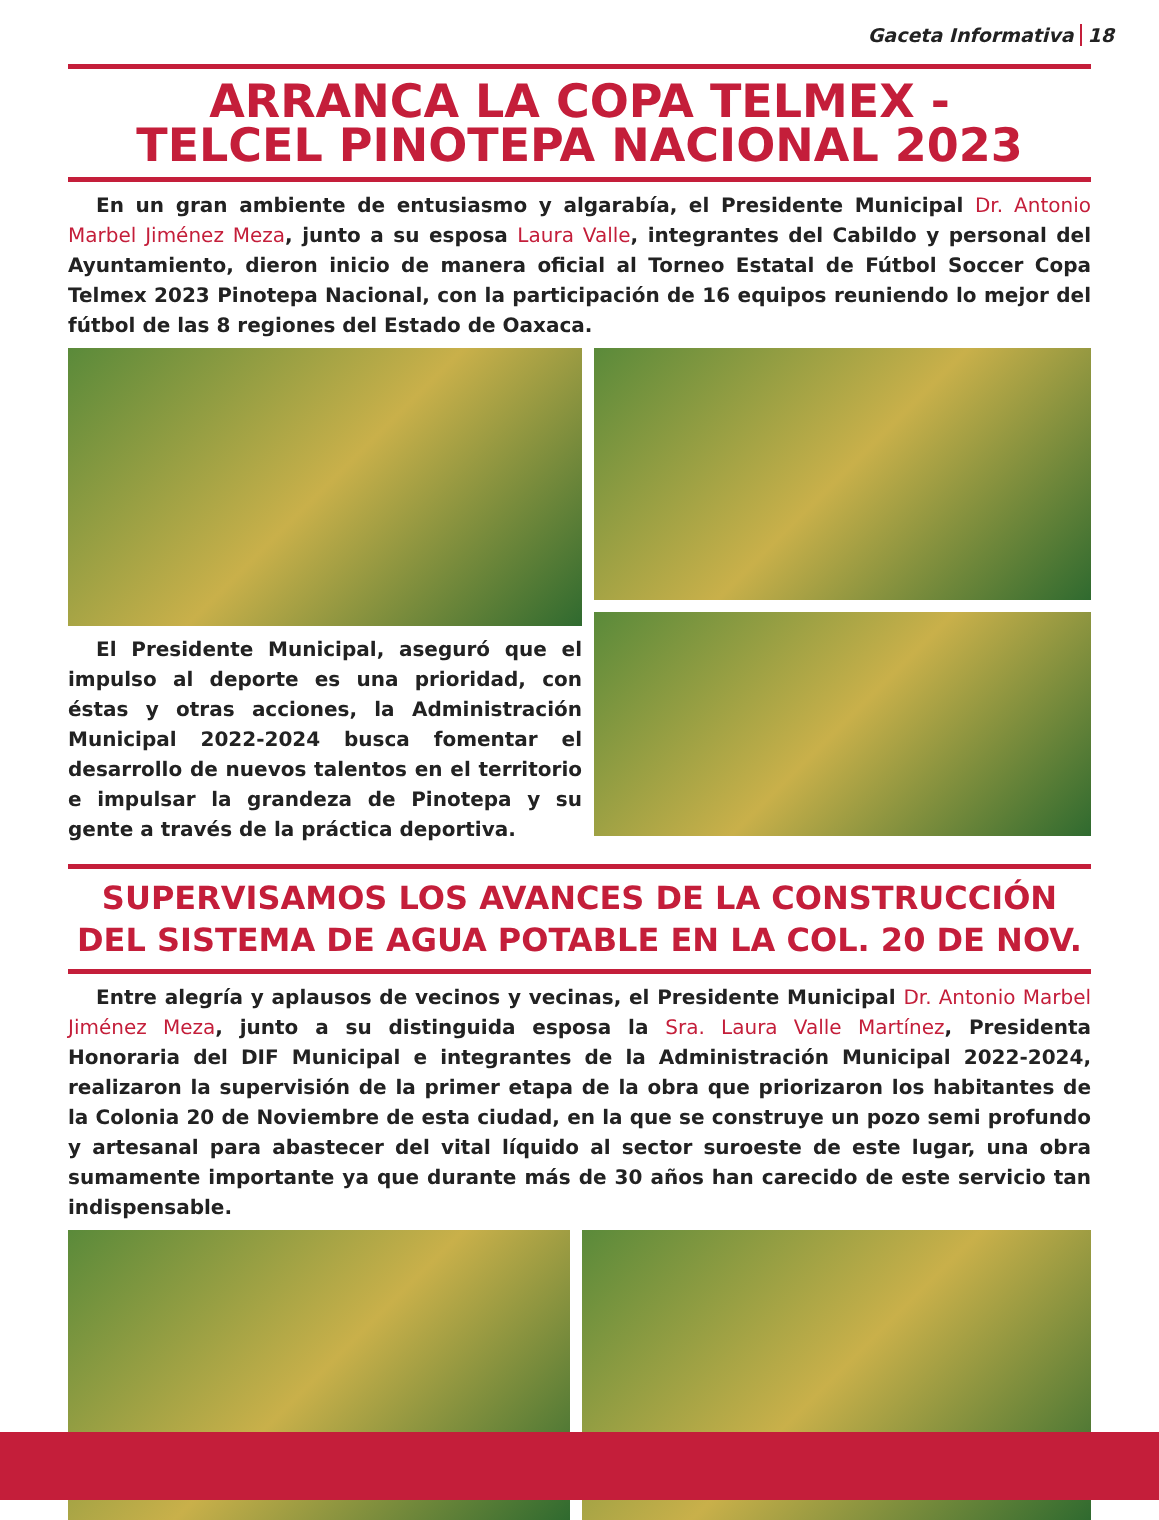Gaceta Informativa 18
ARRANCA LA COPA TELMEX -
TELCEL PINOTEPA NACIONAL 2023
En un gran ambiente de entusiasmo y algarabía, el Presidente Municipal Dr. Antonio Marbel Jiménez Meza, junto a su esposa Laura Valle, integrantes del Cabildo y personal del Ayuntamiento, dieron inicio de manera oficial al Torneo Estatal de Fútbol Soccer Copa Telmex 2023 Pinotepa Nacional, con la participación de 16 equipos reuniendo lo mejor del fútbol de las 8 regiones del Estado de Oaxaca.
El Presidente Municipal, aseguró que el impulso al deporte es una prioridad, con éstas y otras acciones, la Administración Municipal 2022-2024 busca fomentar el desarrollo de nuevos talentos en el territorio e impulsar la grandeza de Pinotepa y su gente a través de la práctica deportiva.
SUPERVISAMOS LOS AVANCES DE LA CONSTRUCCIÓN
DEL SISTEMA DE AGUA POTABLE EN LA COL. 20 DE NOV.
Entre alegría y aplausos de vecinos y vecinas, el Presidente Municipal Dr. Antonio Marbel Jiménez Meza, junto a su distinguida esposa la Sra. Laura Valle Martínez, Presidenta Honoraria del DIF Municipal e integrantes de la Administración Municipal 2022-2024, realizaron la supervisión de la primer etapa de la obra que priorizaron los habitantes de la Colonia 20 de Noviembre de esta ciudad, en la que se construye un pozo semi profundo y artesanal para abastecer del vital líquido al sector suroeste de este lugar, una obra sumamente importante ya que durante más de 30 años han carecido de este servicio tan indispensable.